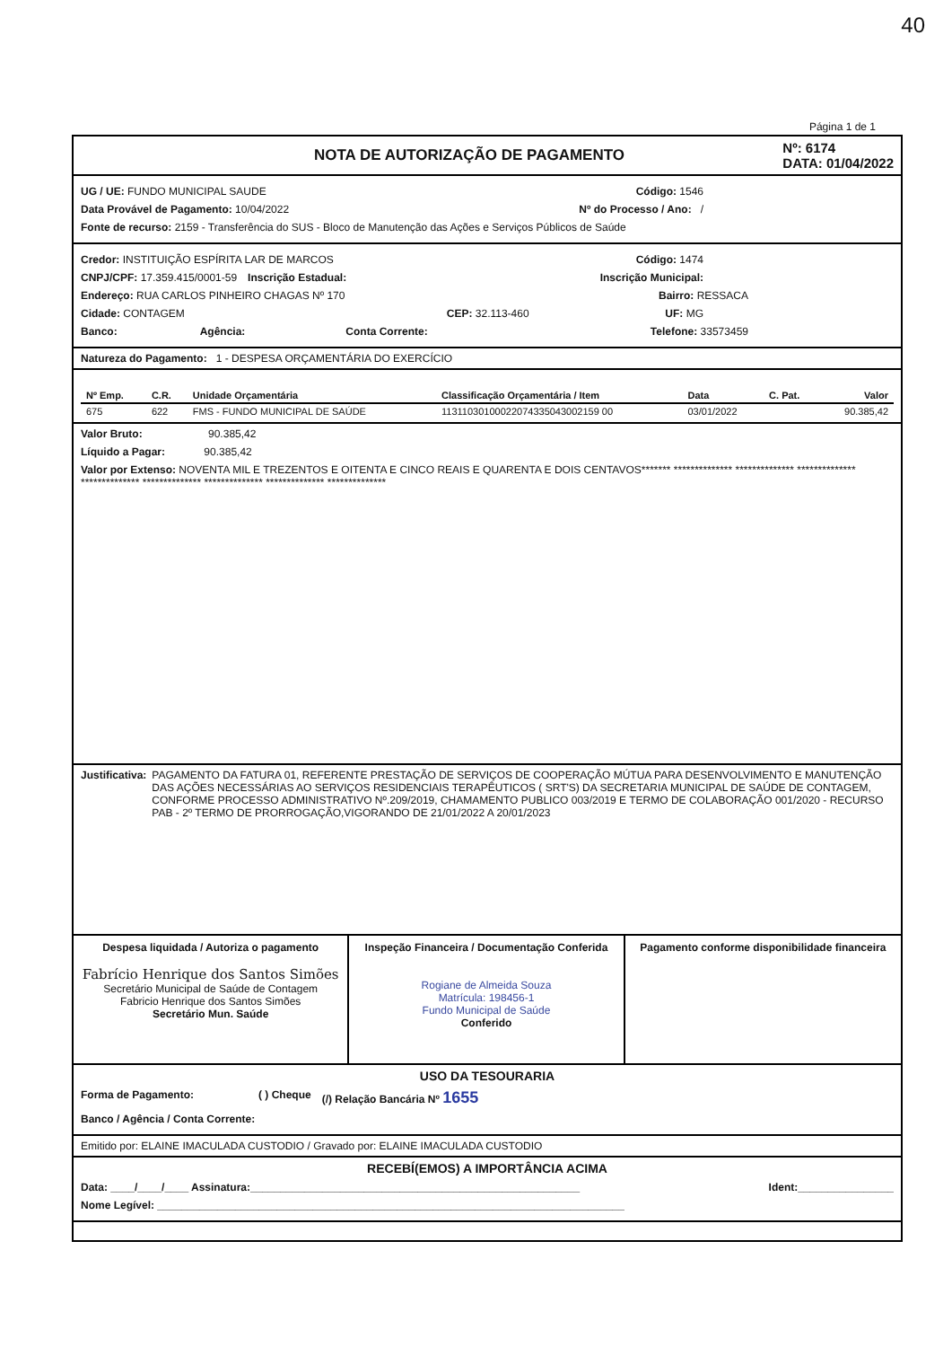40
Página 1 de 1
NOTA DE AUTORIZAÇÃO DE PAGAMENTO
Nº: 6174
DATA: 01/04/2022
UG / UE: FUNDO MUNICIPAL SAUDE Código: 1546
Data Provável de Pagamento: 10/04/2022 Nº do Processo / Ano: /
Fonte de recurso: 2159 - Transferência do SUS - Bloco de Manutenção das Ações e Serviços Públicos de Saúde
Credor: INSTITUIÇÃO ESPÍRITA LAR DE MARCOS Código: 1474
CNPJ/CPF: 17.359.415/0001-59 Inscrição Estadual: Inscrição Municipal:
Endereço: RUA CARLOS PINHEIRO CHAGAS Nº 170 Bairro: RESSACA
Cidade: CONTAGEM CEP: 32.113-460 UF: MG
Banco: Agência: Conta Corrente: Telefone: 33573459
Natureza do Pagamento: 1 - DESPESA ORÇAMENTÁRIA DO EXERCÍCIO
| Nº Emp. | C.R. | Unidade Orçamentária | Classificação Orçamentária / Item | Data | C. Pat. | Valor |
| --- | --- | --- | --- | --- | --- | --- |
| 675 | 622 | FMS - FUNDO MUNICIPAL DE SAÚDE | 11311030100022074335043002159 00 | 03/01/2022 | | 90.385,42 |
Valor Bruto: 90.385,42
Líquido a Pagar: 90.385,42
Valor por Extenso: NOVENTA MIL E TREZENTOS E OITENTA E CINCO REAIS E QUARENTA E DOIS CENTAVOS******* ************** ************** ************** ************** ************** ************** ************** **************
Justificativa: PAGAMENTO DA FATURA 01, REFERENTE PRESTAÇÃO DE SERVIÇOS DE COOPERAÇÃO MÚTUA PARA DESENVOLVIMENTO E MANUTENÇÃO DAS AÇÕES NECESSÁRIAS AO SERVIÇOS RESIDENCIAIS TERAPÊUTICOS ( SRT'S) DA SECRETARIA MUNICIPAL DE SAÚDE DE CONTAGEM, CONFORME PROCESSO ADMINISTRATIVO Nº.209/2019, CHAMAMENTO PUBLICO 003/2019 E TERMO DE COLABORAÇÃO 001/2020 - RECURSO PAB - 2º TERMO DE PRORROGAÇÃO,VIGORANDO DE 21/01/2022 A 20/01/2023
Despesa liquidada / Autoriza o pagamento
Fabrício Henrique dos Santos Simões
Secretário Municipal de Saúde de Contagem
Fabricio Henrique dos Santos Simões
Secretário Mun. Saúde
Inspeção Financeira / Documentação Conferida
Rogiane de Almeida Souza
Matrícula: 198456-1
Fundo Municipal de Saúde
Conferido
Pagamento conforme disponibilidade financeira
USO DA TESOURARIA
Forma de Pagamento: ( ) Cheque (/) Relação Bancária Nº 1655
Banco / Agência / Conta Corrente:
Emitido por: ELAINE IMACULADA CUSTODIO / Gravado por: ELAINE IMACULADA CUSTODIO
RECEBÍ(EMOS) A IMPORTÂNCIA ACIMA
Data: ____/____/____ Assinatura:_______________________________________________________ Ident:________________
Nome Legível: ______________________________________________________________________________